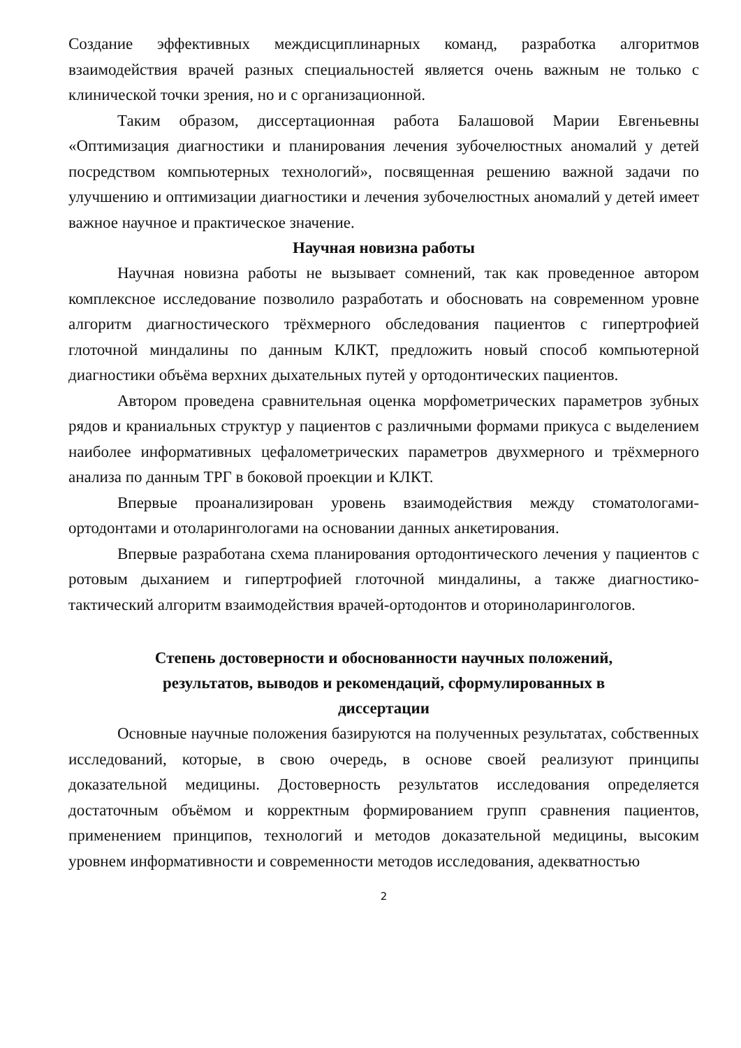Создание эффективных междисциплинарных команд, разработка алгоритмов взаимодействия врачей разных специальностей является очень важным не только с клинической точки зрения, но и с организационной.
Таким образом, диссертационная работа Балашовой Марии Евгеньевны «Оптимизация диагностики и планирования лечения зубочелюстных аномалий у детей посредством компьютерных технологий», посвященная решению важной задачи по улучшению и оптимизации диагностики и лечения зубочелюстных аномалий у детей имеет важное научное и практическое значение.
Научная новизна работы
Научная новизна работы не вызывает сомнений, так как проведенное автором комплексное исследование позволило разработать и обосновать на современном уровне алгоритм диагностического трёхмерного обследования пациентов с гипертрофией глоточной миндалины по данным КЛКТ, предложить новый способ компьютерной диагностики объёма верхних дыхательных путей у ортодонтических пациентов.
Автором проведена сравнительная оценка морфометрических параметров зубных рядов и краниальных структур у пациентов с различными формами прикуса с выделением наиболее информативных цефалометрических параметров двухмерного и трёхмерного анализа по данным ТРГ в боковой проекции и КЛКТ.
Впервые проанализирован уровень взаимодействия между стоматологами-ортодонтами и отоларингологами на основании данных анкетирования.
Впервые разработана схема планирования ортодонтического лечения у пациентов с ротовым дыханием и гипертрофией глоточной миндалины, а также диагностико-тактический алгоритм взаимодействия врачей-ортодонтов и оториноларингологов.
Степень достоверности и обоснованности научных положений,
результатов, выводов и рекомендаций, сформулированных в
диссертации
Основные научные положения базируются на полученных результатах, собственных исследований, которые, в свою очередь, в основе своей реализуют принципы доказательной медицины. Достоверность результатов исследования определяется достаточным объёмом и корректным формированием групп сравнения пациентов, применением принципов, технологий и методов доказательной медицины, высоким уровнем информативности и современности методов исследования, адекватностью
2